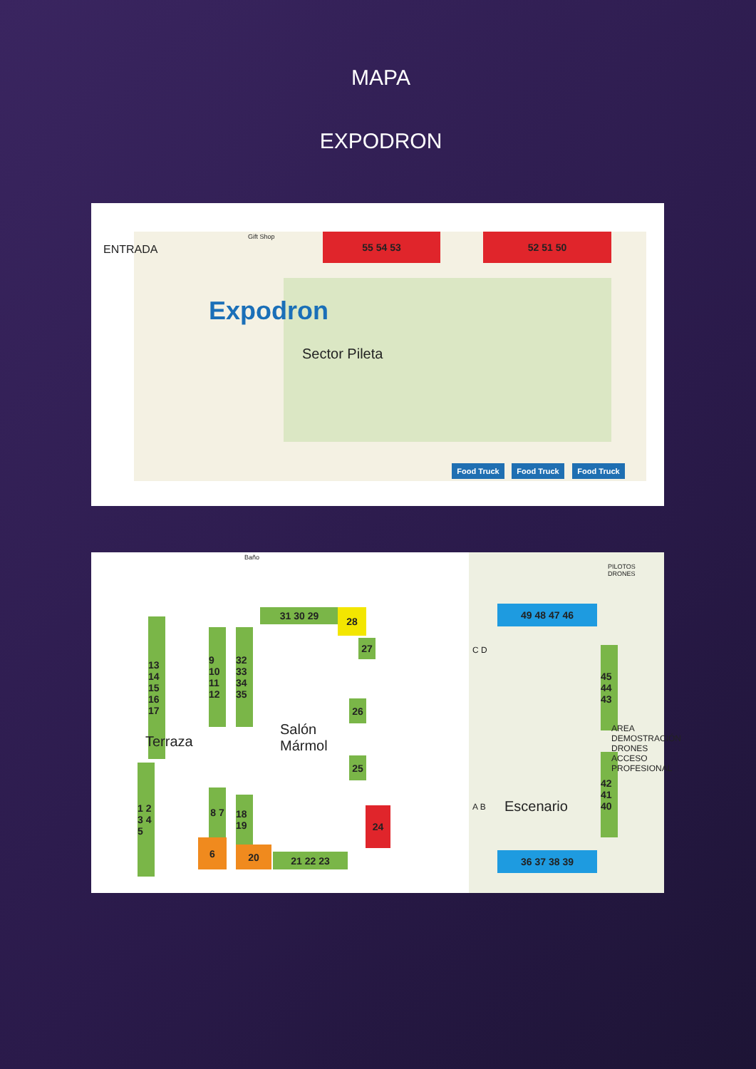MAPA
EXPODRON
ENTRADA
Expodron
Gift Shop 55 54 53 52 51 50
Sector Pileta
Food Truck Food Truck Food Truck
Baño
13 14 15 16 17
9 10 11 12
32 33 34 35
31 30 29 28
27
26
Terraza
Salón
Mármol
25
1 2 3 4 5
8 7
6
18 19
20
21 22 23
24
49 48 47 46
PILOTOS DRONES
C D
45 44 43
42 41 40
A B Escenario
AREA DEMOSTRACIÓN DRONES ACCESO PROFESIONAL
36 37 38 39